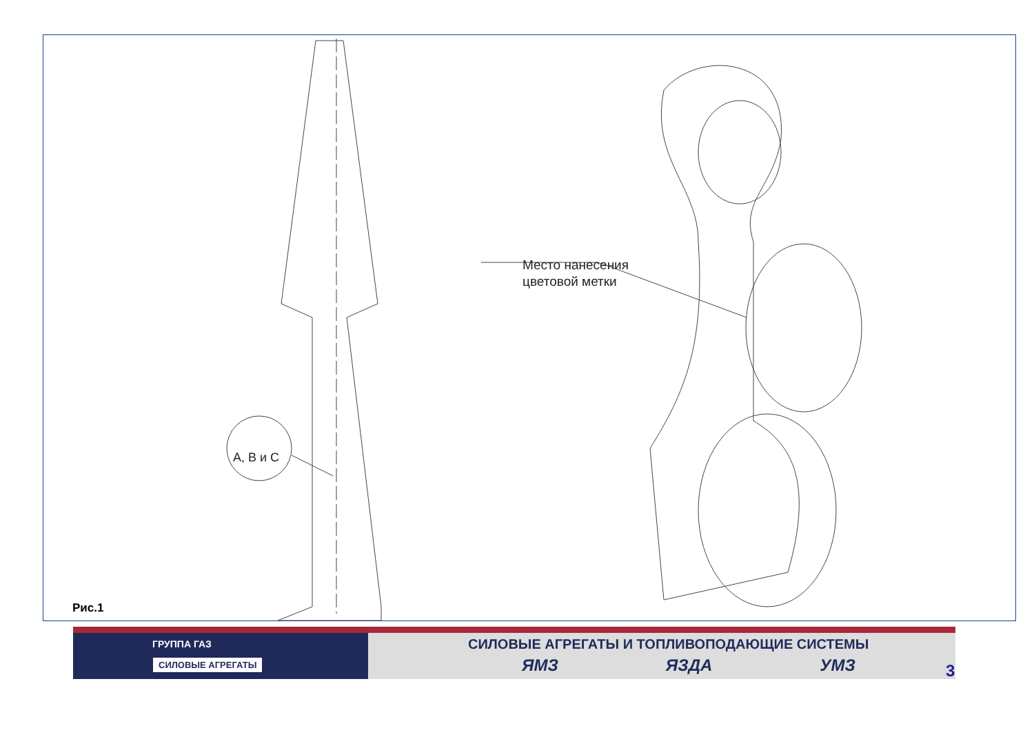Место нанесения
цветовой метки
А, В и С
Рис.1
ГРУППА ГАЗ
СИЛОВЫЕ АГРЕГАТЫ
СИЛОВЫЕ АГРЕГАТЫ И ТОПЛИВОПОДАЮЩИЕ СИСТЕМЫ
ЯМЗ ЯЗДА УМЗ
3